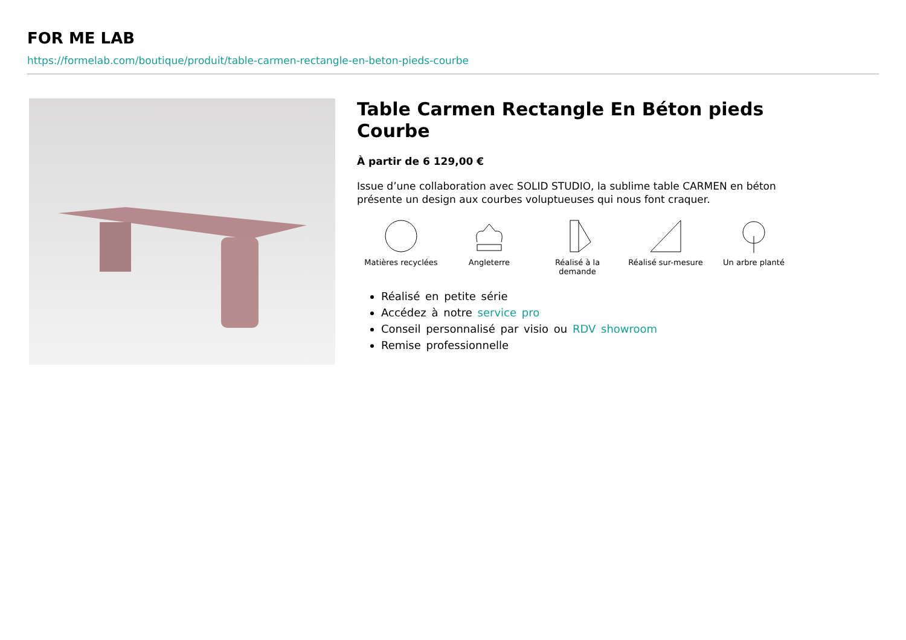FOR ME LAB
https://formelab.com/boutique/produit/table-carmen-rectangle-en-beton-pieds-courbe
Table Carmen Rectangle En Béton pieds Courbe
À partir de 6 129,00 €
Issue d’une collaboration avec SOLID STUDIO, la sublime table CARMEN en béton présente un design aux courbes voluptueuses qui nous font craquer.
Matières recyclées Angleterre Réalisé à la
demande
Réalisé sur-mesure Un arbre planté
Réalisé en petite série
Accédez à notre service pro
Conseil personnalisé par visio ou RDV showroom
Remise professionnelle